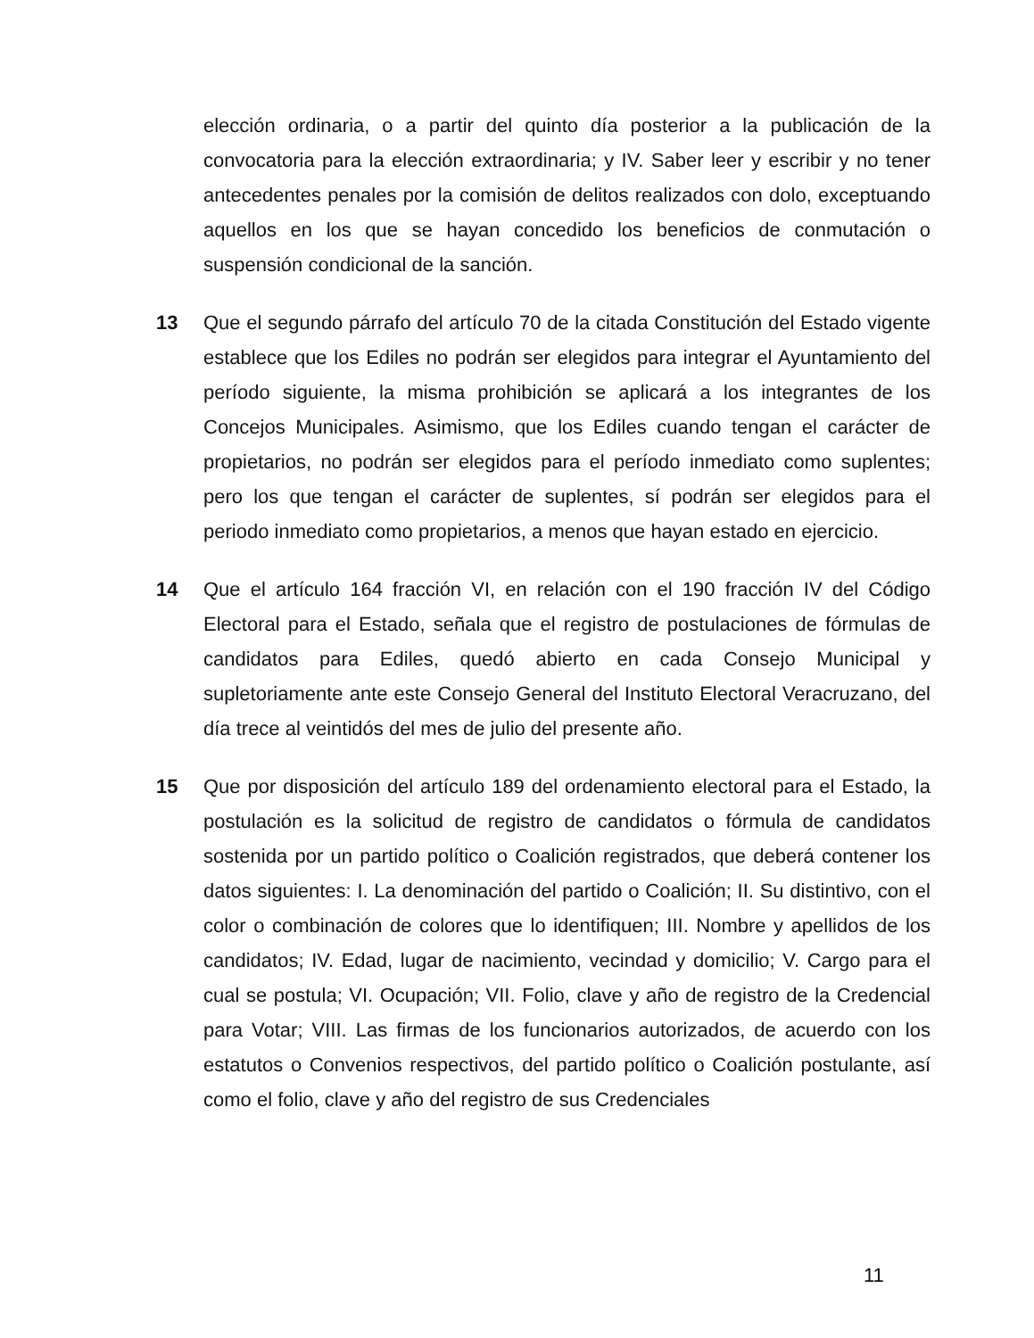elección ordinaria, o a partir del quinto día posterior a la publicación de la convocatoria para la elección extraordinaria; y IV. Saber leer y escribir y no tener antecedentes penales por la comisión de delitos realizados con dolo, exceptuando aquellos en los que se hayan concedido los beneficios de conmutación o suspensión condicional de la sanción.
13 Que el segundo párrafo del artículo 70 de la citada Constitución del Estado vigente establece que los Ediles no podrán ser elegidos para integrar el Ayuntamiento del período siguiente, la misma prohibición se aplicará a los integrantes de los Concejos Municipales. Asimismo, que los Ediles cuando tengan el carácter de propietarios, no podrán ser elegidos para el período inmediato como suplentes; pero los que tengan el carácter de suplentes, sí podrán ser elegidos para el periodo inmediato como propietarios, a menos que hayan estado en ejercicio.
14 Que el artículo 164 fracción VI, en relación con el 190 fracción IV del Código Electoral para el Estado, señala que el registro de postulaciones de fórmulas de candidatos para Ediles, quedó abierto en cada Consejo Municipal y supletoriamente ante este Consejo General del Instituto Electoral Veracruzano, del día trece al veintidós del mes de julio del presente año.
15 Que por disposición del artículo 189 del ordenamiento electoral para el Estado, la postulación es la solicitud de registro de candidatos o fórmula de candidatos sostenida por un partido político o Coalición registrados, que deberá contener los datos siguientes: I. La denominación del partido o Coalición; II. Su distintivo, con el color o combinación de colores que lo identifiquen; III. Nombre y apellidos de los candidatos; IV. Edad, lugar de nacimiento, vecindad y domicilio; V. Cargo para el cual se postula; VI. Ocupación; VII. Folio, clave y año de registro de la Credencial para Votar; VIII. Las firmas de los funcionarios autorizados, de acuerdo con los estatutos o Convenios respectivos, del partido político o Coalición postulante, así como el folio, clave y año del registro de sus Credenciales
11